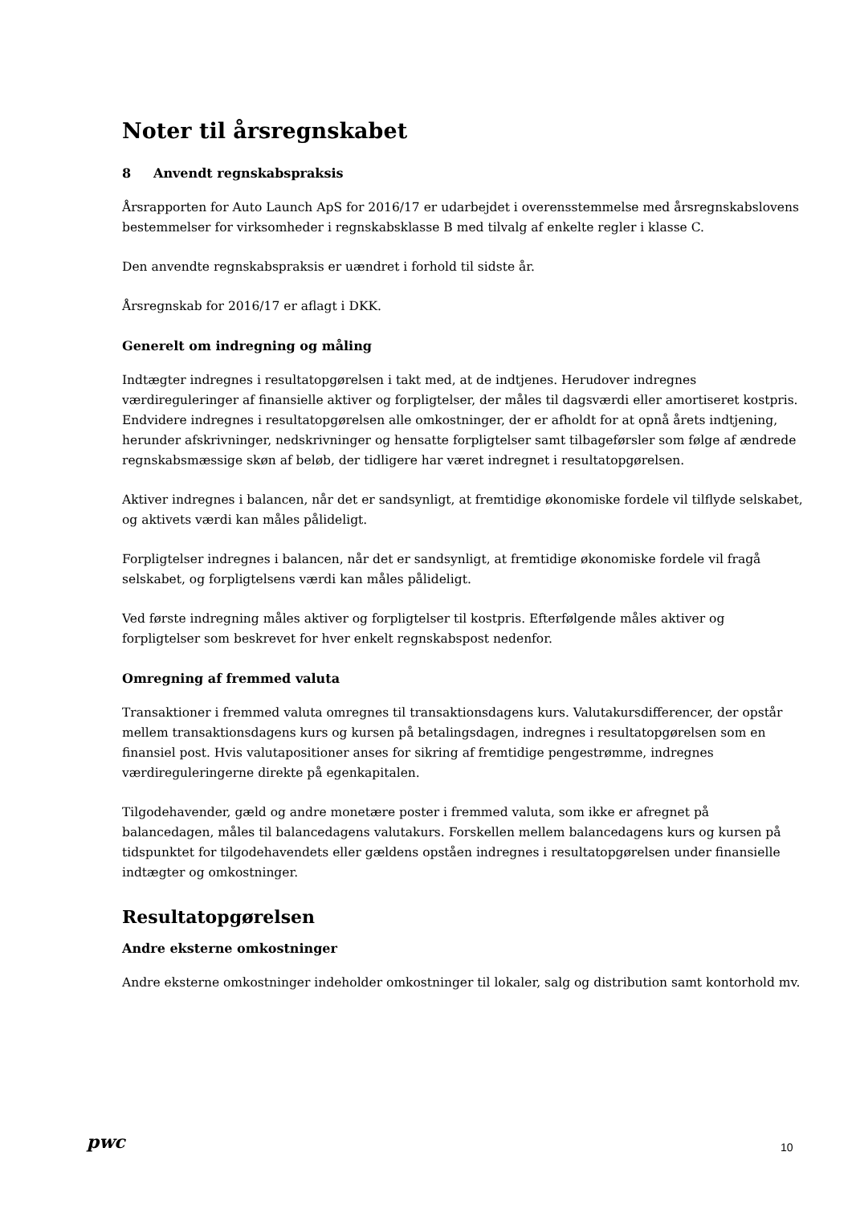Noter til årsregnskabet
8 Anvendt regnskabspraksis
Årsrapporten for Auto Launch ApS for 2016/17 er udarbejdet i overensstemmelse med årsregnskabslovens bestemmelser for virksomheder i regnskabsklasse B med tilvalg af enkelte regler i klasse C.
Den anvendte regnskabspraksis er uændret i forhold til sidste år.
Årsregnskab for 2016/17 er aflagt i DKK.
Generelt om indregning og måling
Indtægter indregnes i resultatopgørelsen i takt med, at de indtjenes. Herudover indregnes værdireguleringer af finansielle aktiver og forpligtelser, der måles til dagsværdi eller amortiseret kostpris. Endvidere indregnes i resultatopgørelsen alle omkostninger, der er afholdt for at opnå årets indtjening, herunder afskrivninger, nedskrivninger og hensatte forpligtelser samt tilbageførsler som følge af ændrede regnskabsmæssige skøn af beløb, der tidligere har været indregnet i resultatopgørelsen.
Aktiver indregnes i balancen, når det er sandsynligt, at fremtidige økonomiske fordele vil tilflyde selskabet, og aktivets værdi kan måles pålideligt.
Forpligtelser indregnes i balancen, når det er sandsynligt, at fremtidige økonomiske fordele vil fragå selskabet, og forpligtelsens værdi kan måles pålideligt.
Ved første indregning måles aktiver og forpligtelser til kostpris. Efterfølgende måles aktiver og forpligtelser som beskrevet for hver enkelt regnskabspost nedenfor.
Omregning af fremmed valuta
Transaktioner i fremmed valuta omregnes til transaktionsdagens kurs. Valutakursdifferencer, der opstår mellem transaktionsdagens kurs og kursen på betalingsdagen, indregnes i resultatopgørelsen som en finansiel post. Hvis valutapositioner anses for sikring af fremtidige pengestrømme, indregnes værdireguleringerne direkte på egenkapitalen.
Tilgodehavender, gæld og andre monetære poster i fremmed valuta, som ikke er afregnet på balancedagen, måles til balancedagens valutakurs. Forskellen mellem balancedagens kurs og kursen på tidspunktet for tilgodehavendets eller gældens opståen indregnes i resultatopgørelsen under finansielle indtægter og omkostninger.
Resultatopgørelsen
Andre eksterne omkostninger
Andre eksterne omkostninger indeholder omkostninger til lokaler, salg og distribution samt kontorhold mv.
pwc 10